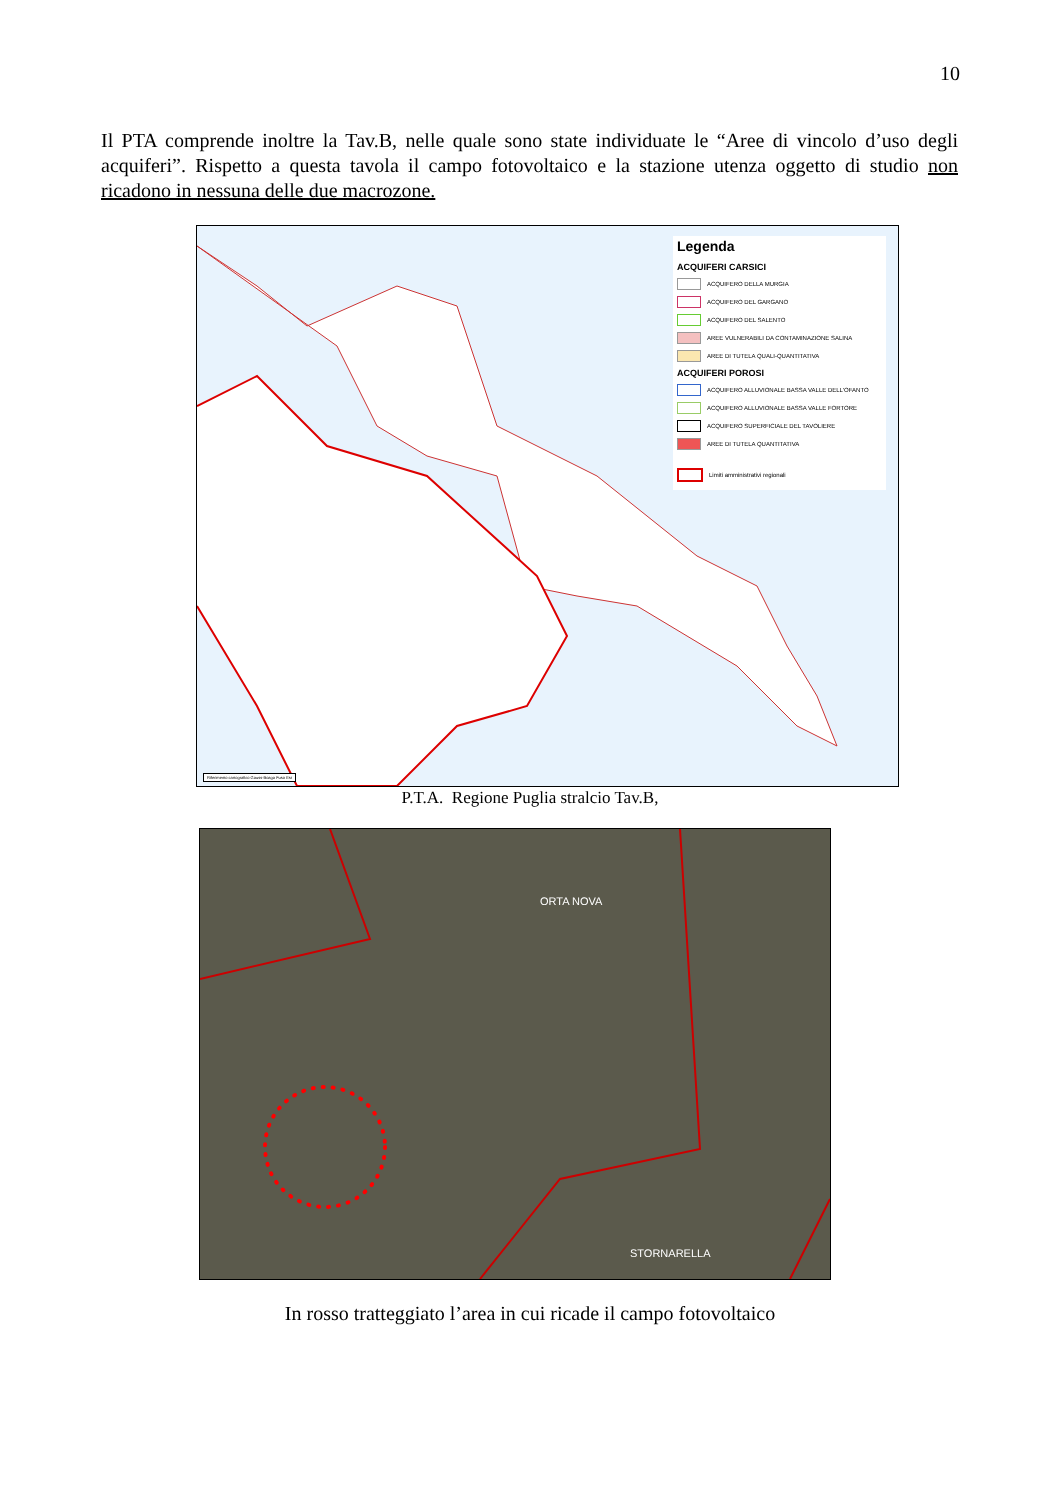10
Il PTA comprende inoltre la Tav.B, nelle quale sono state individuate le “Aree di vincolo d’uso degli acquiferi”. Rispetto a questa tavola il campo fotovoltaico e la stazione utenza oggetto di studio non ricadono in nessuna delle due macrozone.
Legenda
ACQUIFERI CARSICI
ACQUIFERO DELLA MURGIA
ACQUIFERO DEL GARGANO
ACQUIFERO DEL SALENTO
AREE VULNERABILI DA CONTAMINAZIONE SALINA
AREE DI TUTELA QUALI-QUANTITATIVA
ACQUIFERI POROSI
ACQUIFERO ALLUVIONALE BASSA VALLE DELL'OFANTO
ACQUIFERO ALLUVIONALE BASSA VALLE FORTORE
ACQUIFERO SUPERFICIALE DEL TAVOLIERE
AREE DI TUTELA QUANTITATIVA
Limiti amministrativi regionali
Riferimento cartografico Gauss-Boaga Fuso Est
P.T.A. Regione Puglia stralcio Tav.B,
ORTA NOVA
STORNARELLA
In rosso tratteggiato l’area in cui ricade il campo fotovoltaico